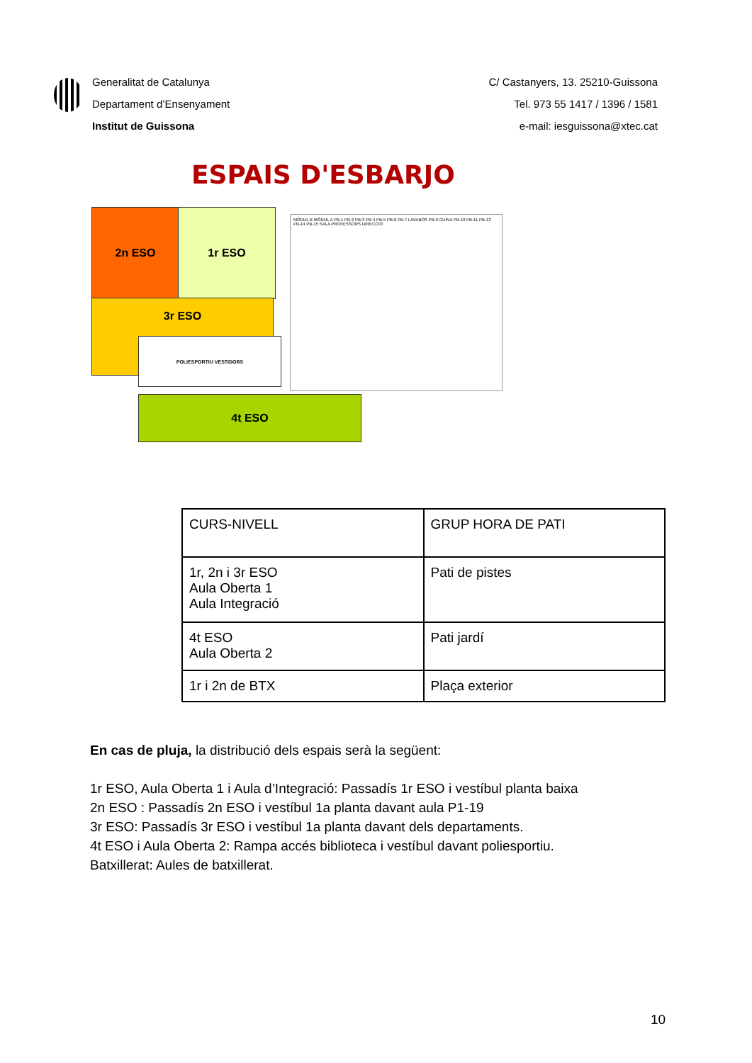Generalitat de Catalunya
Departament d’Ensenyament
Institut de Guissona
C/ Castanyers, 13. 25210-Guissona
Tel. 973 55 1417 / 1396 / 1581
e-mail: iesguissona@xtec.cat
ESPAIS D'ESBARJO
2n ESO 1r ESO
3r ESO
POLIESPORTIU VESTIDORS
4t ESO
MÒDUL B MÒDUL A PB-1 PB-2 PB-3 PB-4 PB-5 PB-6 PB-7 LAVABOS PB-9 CUINA PB-10 PB-11 PB-13 PB-14 PB-15 SALA PROFESSORS DIRECCIÓ
| CURS-NIVELL | GRUP HORA DE PATI |
| 1r, 2n i 3r ESO Aula Oberta 1 Aula Integració | Pati de pistes |
| 4t ESO Aula Oberta 2 | Pati jardí |
| 1r i 2n de BTX | Plaça exterior |
En cas de pluja, la distribució dels espais serà la següent:
1r ESO, Aula Oberta 1 i Aula d’Integració: Passadís 1r ESO i vestíbul planta baixa
2n ESO : Passadís 2n ESO i vestíbul 1a planta davant aula P1-19
3r ESO: Passadís 3r ESO i vestíbul 1a planta davant dels departaments.
4t ESO i Aula Oberta 2: Rampa accés biblioteca i vestíbul davant poliesportiu.
Batxillerat: Aules de batxillerat.
10